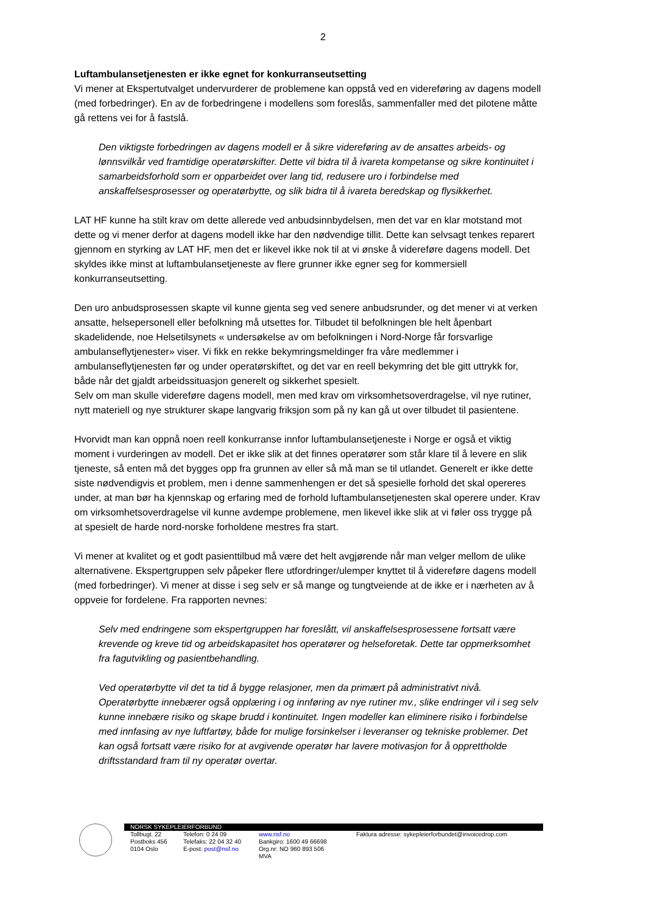2
Luftambulansetjenesten er ikke egnet for konkurranseutsetting
Vi mener at Ekspertutvalget undervurderer de problemene kan oppstå ved en videreføring av dagens modell (med forbedringer). En av de forbedringene i modellens som foreslås, sammenfaller med det pilotene måtte gå rettens vei for å fastslå.
Den viktigste forbedringen av dagens modell er å sikre videreføring av de ansattes arbeids- og lønnsvilkår ved framtidige operatørskifter. Dette vil bidra til å ivareta kompetanse og sikre kontinuitet i samarbeidsforhold som er opparbeidet over lang tid, redusere uro i forbindelse med anskaffelsesprosesser og operatørbytte, og slik bidra til å ivareta beredskap og flysikkerhet.
LAT HF kunne ha stilt krav om dette allerede ved anbudsinnbydelsen, men det var en klar motstand mot dette og vi mener derfor at dagens modell ikke har den nødvendige tillit. Dette kan selvsagt tenkes reparert gjennom en styrking av LAT HF, men det er likevel ikke nok til at vi ønske å videreføre dagens modell. Det skyldes ikke minst at luftambulansetjeneste av flere grunner ikke egner seg for kommersiell konkurranseutsetting.
Den uro anbudsprosessen skapte vil kunne gjenta seg ved senere anbudsrunder, og det mener vi at verken ansatte, helsepersonell eller befolkning må utsettes for. Tilbudet til befolkningen ble helt åpenbart skadelidende, noe Helsetilsynets « undersøkelse av om befolkningen i Nord-Norge får forsvarlige ambulanseflytjenester» viser. Vi fikk en rekke bekymringsmeldinger fra våre medlemmer i ambulanseflytjenesten før og under operatørskiftet, og det var en reell bekymring det ble gitt uttrykk for, både når det gjaldt arbeidssituasjon generelt og sikkerhet spesielt.
Selv om man skulle videreføre dagens modell, men med krav om virksomhetsoverdragelse, vil nye rutiner, nytt materiell og nye strukturer skape langvarig friksjon som på ny kan gå ut over tilbudet til pasientene.
Hvorvidt man kan oppnå noen reell konkurranse innfor luftambulansetjeneste i Norge er også et viktig moment i vurderingen av modell. Det er ikke slik at det finnes operatører som står klare til å levere en slik tjeneste, så enten må det bygges opp fra grunnen av eller så må man se til utlandet. Generelt er ikke dette siste nødvendigvis et problem, men i denne sammenhengen er det så spesielle forhold det skal opereres under, at man bør ha kjennskap og erfaring med de forhold luftambulansetjenesten skal operere under. Krav om virksomhetsoverdragelse vil kunne avdempe problemene, men likevel ikke slik at vi føler oss trygge på at spesielt de harde nord-norske forholdene mestres fra start.
Vi mener at kvalitet og et godt pasienttilbud må være det helt avgjørende når man velger mellom de ulike alternativene. Ekspertgruppen selv påpeker flere utfordringer/ulemper knyttet til å videreføre dagens modell (med forbedringer). Vi mener at disse i seg selv er så mange og tungtveiende at de ikke er i nærheten av å oppveie for fordelene. Fra rapporten nevnes:
Selv med endringene som ekspertgruppen har foreslått, vil anskaffelsesprosessene fortsatt være krevende og kreve tid og arbeidskapasitet hos operatører og helseforetak. Dette tar oppmerksomhet fra fagutvikling og pasientbehandling.
Ved operatørbytte vil det ta tid å bygge relasjoner, men da primært på administrativt nivå. Operatørbytte innebærer også opplæring i og innføring av nye rutiner mv., slike endringer vil i seg selv kunne innebære risiko og skape brudd i kontinuitet. Ingen modeller kan eliminere risiko i forbindelse med innfasing av nye luftfartøy, både for mulige forsinkelser i leveranser og tekniske problemer. Det kan også fortsatt være risiko for at avgivende operatør har lavere motivasjon for å opprettholde driftsstandard fram til ny operatør overtar.
NORSK SYKEPLEIERFORBUND
Tollbugt. 22
Postboks 456
0104 Oslo
Telefon: 0 24 09
Telefaks: 22 04 32 40
E-post: post@nsf.no
www.nsf.no
Bankgiro: 1600 49 66698
Org.nr: NO 960 893 506
MVA
Faktura adresse: sykepleierforbundet@invoicedrop.com